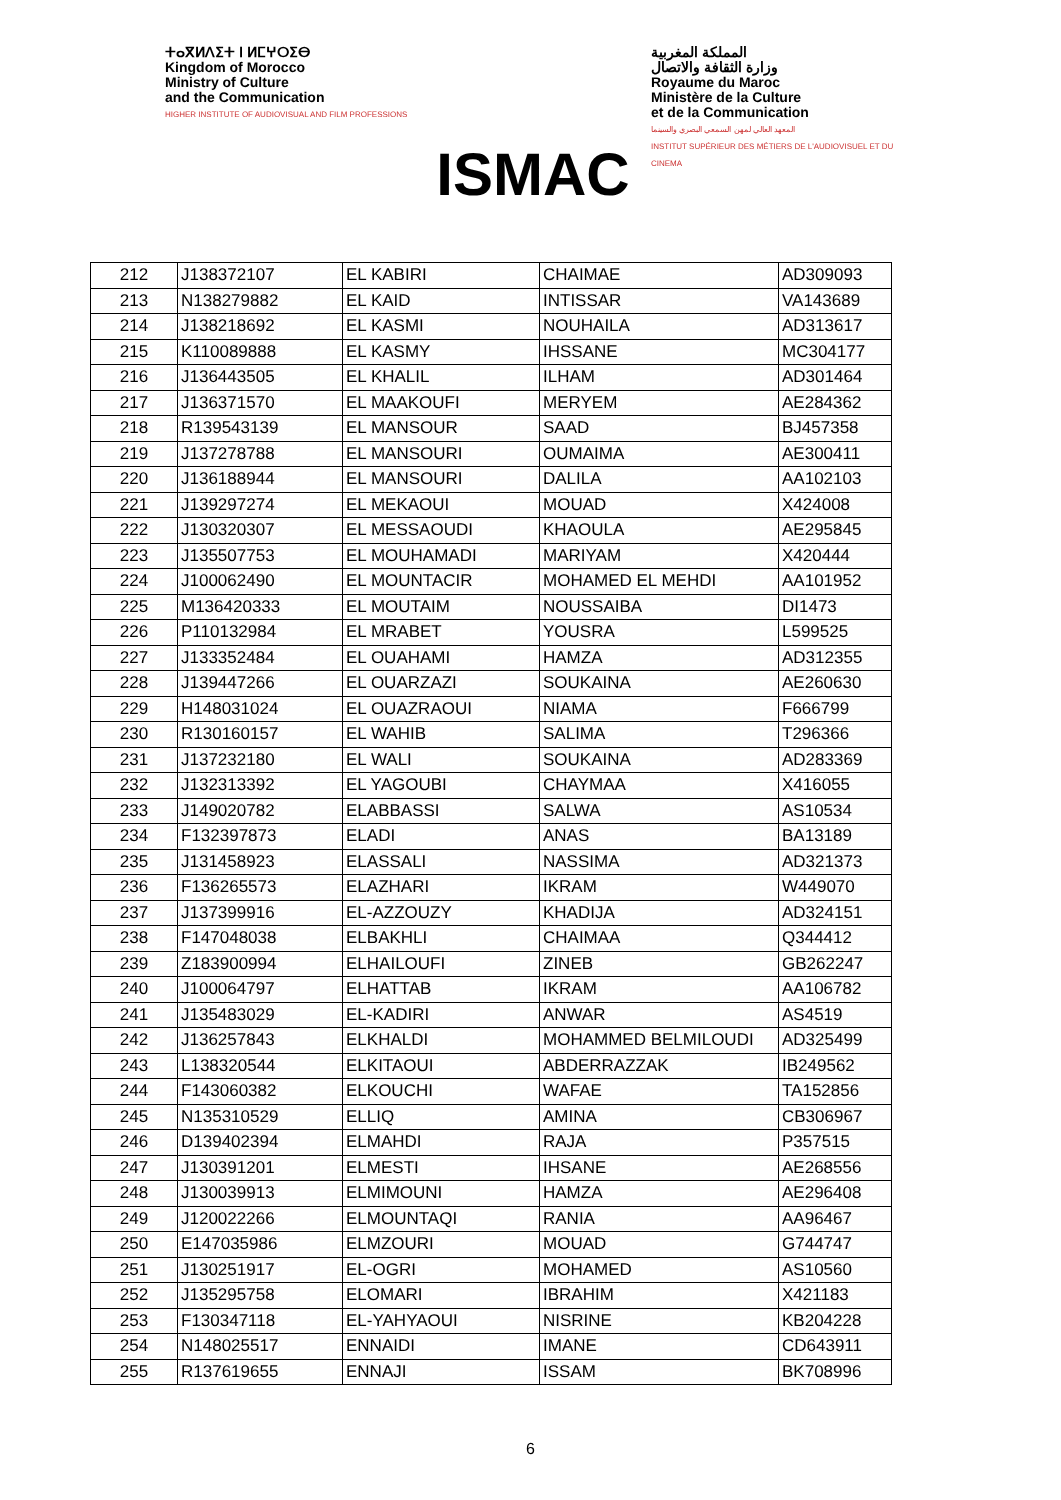ⵜⴰⴳⵍⴷⵉⵜ ⵏ ⵍⵎⵖⵔⵉⴱ
Kingdom of Morocco
Ministry of Culture
and the Communication
HIGHER INSTITUTE OF AUDIOVISUAL AND FILM PROFESSIONS
ISMAC
المملكة المغربية
وزارة الثقافة والاتصال
Royaume du Maroc
Ministère de la Culture
et de la Communication
المعهد العالي لمهن السمعي البصري والسينما
INSTITUT SUPÉRIEUR DES MÉTIERS DE L'AUDIOVISUEL ET DU CINEMA
| 212 | J138372107 | EL KABIRI | CHAIMAE | AD309093 |
| 213 | N138279882 | EL KAID | INTISSAR | VA143689 |
| 214 | J138218692 | EL KASMI | NOUHAILA | AD313617 |
| 215 | K110089888 | EL KASMY | IHSSANE | MC304177 |
| 216 | J136443505 | EL KHALIL | ILHAM | AD301464 |
| 217 | J136371570 | EL MAAKOUFI | MERYEM | AE284362 |
| 218 | R139543139 | EL MANSOUR | SAAD | BJ457358 |
| 219 | J137278788 | EL MANSOURI | OUMAIMA | AE300411 |
| 220 | J136188944 | EL MANSOURI | DALILA | AA102103 |
| 221 | J139297274 | EL MEKAOUI | MOUAD | X424008 |
| 222 | J130320307 | EL MESSAOUDI | KHAOULA | AE295845 |
| 223 | J135507753 | EL MOUHAMADI | MARIYAM | X420444 |
| 224 | J100062490 | EL MOUNTACIR | MOHAMED EL MEHDI | AA101952 |
| 225 | M136420333 | EL MOUTAIM | NOUSSAIBA | DI1473 |
| 226 | P110132984 | EL MRABET | YOUSRA | L599525 |
| 227 | J133352484 | EL OUAHAMI | HAMZA | AD312355 |
| 228 | J139447266 | EL OUARZAZI | SOUKAINA | AE260630 |
| 229 | H148031024 | EL OUAZRAOUI | NIAMA | F666799 |
| 230 | R130160157 | EL WAHIB | SALIMA | T296366 |
| 231 | J137232180 | EL WALI | SOUKAINA | AD283369 |
| 232 | J132313392 | EL YAGOUBI | CHAYMAA | X416055 |
| 233 | J149020782 | ELABBASSI | SALWA | AS10534 |
| 234 | F132397873 | ELADI | ANAS | BA13189 |
| 235 | J131458923 | ELASSALI | NASSIMA | AD321373 |
| 236 | F136265573 | ELAZHARI | IKRAM | W449070 |
| 237 | J137399916 | EL-AZZOUZY | KHADIJA | AD324151 |
| 238 | F147048038 | ELBAKHLI | CHAIMAA | Q344412 |
| 239 | Z183900994 | ELHAILOUFI | ZINEB | GB262247 |
| 240 | J100064797 | ELHATTAB | IKRAM | AA106782 |
| 241 | J135483029 | EL-KADIRI | ANWAR | AS4519 |
| 242 | J136257843 | ELKHALDI | MOHAMMED BELMILOUDI | AD325499 |
| 243 | L138320544 | ELKITAOUI | ABDERRAZZAK | IB249562 |
| 244 | F143060382 | ELKOUCHI | WAFAE | TA152856 |
| 245 | N135310529 | ELLIQ | AMINA | CB306967 |
| 246 | D139402394 | ELMAHDI | RAJA | P357515 |
| 247 | J130391201 | ELMESTI | IHSANE | AE268556 |
| 248 | J130039913 | ELMIMOUNI | HAMZA | AE296408 |
| 249 | J120022266 | ELMOUNTAQI | RANIA | AA96467 |
| 250 | E147035986 | ELMZOURI | MOUAD | G744747 |
| 251 | J130251917 | EL-OGRI | MOHAMED | AS10560 |
| 252 | J135295758 | ELOMARI | IBRAHIM | X421183 |
| 253 | F130347118 | EL-YAHYAOUI | NISRINE | KB204228 |
| 254 | N148025517 | ENNAIDI | IMANE | CD643911 |
| 255 | R137619655 | ENNAJI | ISSAM | BK708996 |
6